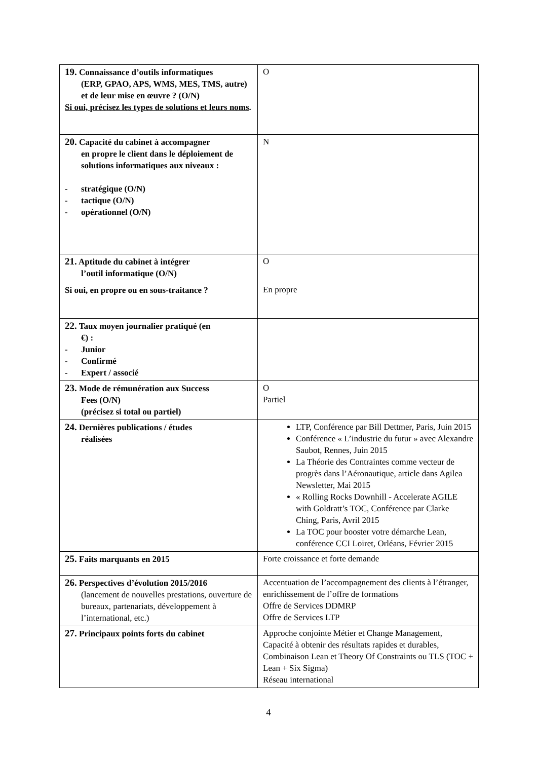| 19. Connaissance d’outils informatiques (ERP, GPAO, APS, WMS, MES, TMS, autre) et de leur mise en œuvre ? (O/N) Si oui, précisez les types de solutions et leurs noms . | O |
| 20. Capacité du cabinet à accompagner en propre le client dans le déploiement de solutions informatiques aux niveaux : - stratégique (O/N) - tactique (O/N) - opérationnel (O/N) | N |
| 21. Aptitude du cabinet à intégrer l’outil informatique (O/N) Si oui, en propre ou en sous-traitance ? | O En propre |
| 22. Taux moyen journalier pratiqué (en €) : - Junior - Confirmé - Expert / associé | |
| 23. Mode de rémunération aux Success Fees (O/N) (précisez si total ou partiel) | O Partiel |
| 24. Dernières publications / études réalisées | LTP, Conférence par Bill Dettmer, Paris, Juin 2015 Conférence « L’industrie du futur » avec Alexandre Saubot, Rennes, Juin 2015 La Théorie des Contraintes comme vecteur de progrès dans l’Aéronautique, article dans Agilea Newsletter, Mai 2015 « Rolling Rocks Downhill - Accelerate AGILE with Goldratt’s TOC, Conférence par Clarke Ching, Paris, Avril 2015 La TOC pour booster votre démarche Lean, conférence CCI Loiret, Orléans, Février 2015 |
| 25. Faits marquants en 2015 | Forte croissance et forte demande |
| 26. Perspectives d’évolution 2015/2016 (lancement de nouvelles prestations, ouverture de bureaux, partenariats, développement à l’international, etc.) | Accentuation de l’accompagnement des clients à l’étranger, enrichissement de l’offre de formations Offre de Services DDMRP Offre de Services LTP |
| 27. Principaux points forts du cabinet | Approche conjointe Métier et Change Management, Capacité à obtenir des résultats rapides et durables, Combinaison Lean et Theory Of Constraints ou TLS (TOC + Lean + Six Sigma) Réseau international |
4